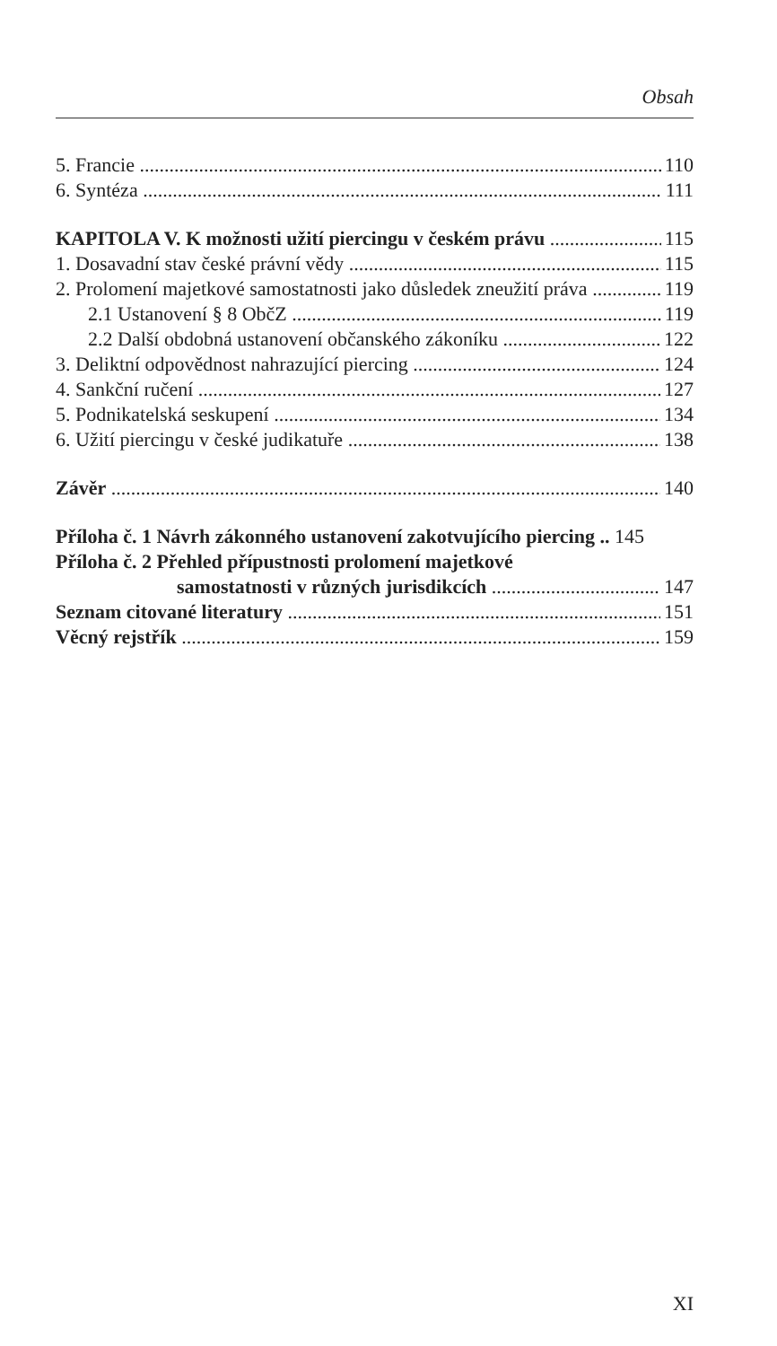Obsah
5. Francie 110
6. Syntéza 111
KAPITOLA V. K možnosti užití piercingu v českém právu 115
1. Dosavadní stav české právní vědy 115
2. Prolomení majetkové samostatnosti jako důsledek zneužití práva 119
2.1 Ustanovení § 8 ObčZ 119
2.2 Další obdobná ustanovení občanského zákoníku 122
3. Deliktní odpovědnost nahrazující piercing 124
4. Sankční ručení 127
5. Podnikatelská seskupení 134
6. Užití piercingu v české judikatuře 138
Závěr 140
Příloha č. 1 Návrh zákonného ustanovení zakotvujícího piercing .. 145
Příloha č. 2 Přehled přípustnosti prolomení majetkové
samostatnosti v různých jurisdikcích 147
Seznam citované literatury 151
Věcný rejstřík 159
XI